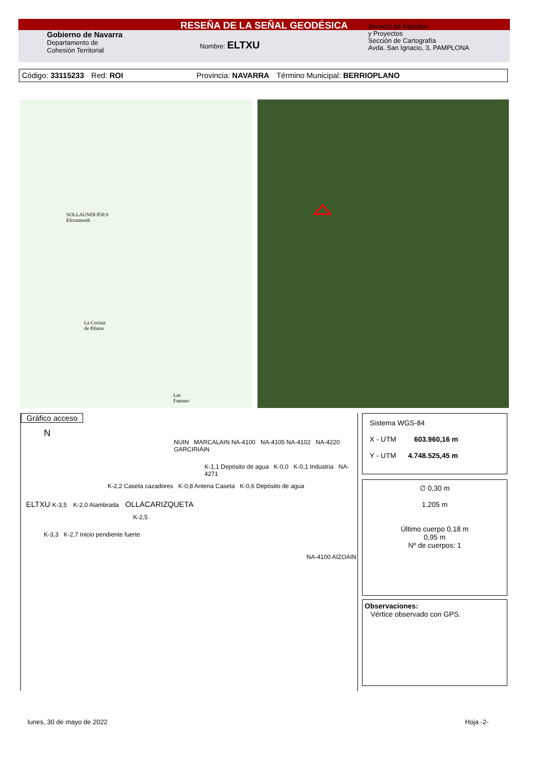RESEÑA DE LA SEÑAL GEODÉSICA
Gobierno de Navarra
Departamento de
Cohesión Territorial
Nombre: ELTXU
Servicio de Estudios
y Proyectos
Sección de Cartografía
Avda. San Ignacio, 3, PAMPLONA
Código: 33115233 Red: ROI Provincia: NAVARRA Término Municipal: BERRIOPLANO
SOLLAUNDI 850.9
Eltxumendi
La Cocina
de Pilatos
Las
Fuentes
Gráfico acceso
N
NUIN MARCALAIN NA-4100 NA-4105 NA-4102 NA-4220 GARCIRIÁIN
K-1,1 Depósito de agua K-0,0 K-0,1 Industria NA-4271
K-2,2 Caseta cazadores K-0,8 Antena Caseta K-0,6 Depósito de agua
ELTXU K-3,5 K-2,0 Alambrada OLLACARIZQUETA
K-2,5
K-3,3 K-2,7 Inicio pendiente fuerte
NA-4100 AIZOAIN
Sistema WGS-84
X - UTM 603.960,16 m
Y - UTM 4.748.525,45 m
∅ 0,30 m
1,205 m
Último cuerpo 0,18 m
0,95 m
Nº de cuerpos: 1
Observaciones:
Vértice observado con GPS.
lunes, 30 de mayo de 2022 Hoja -2-